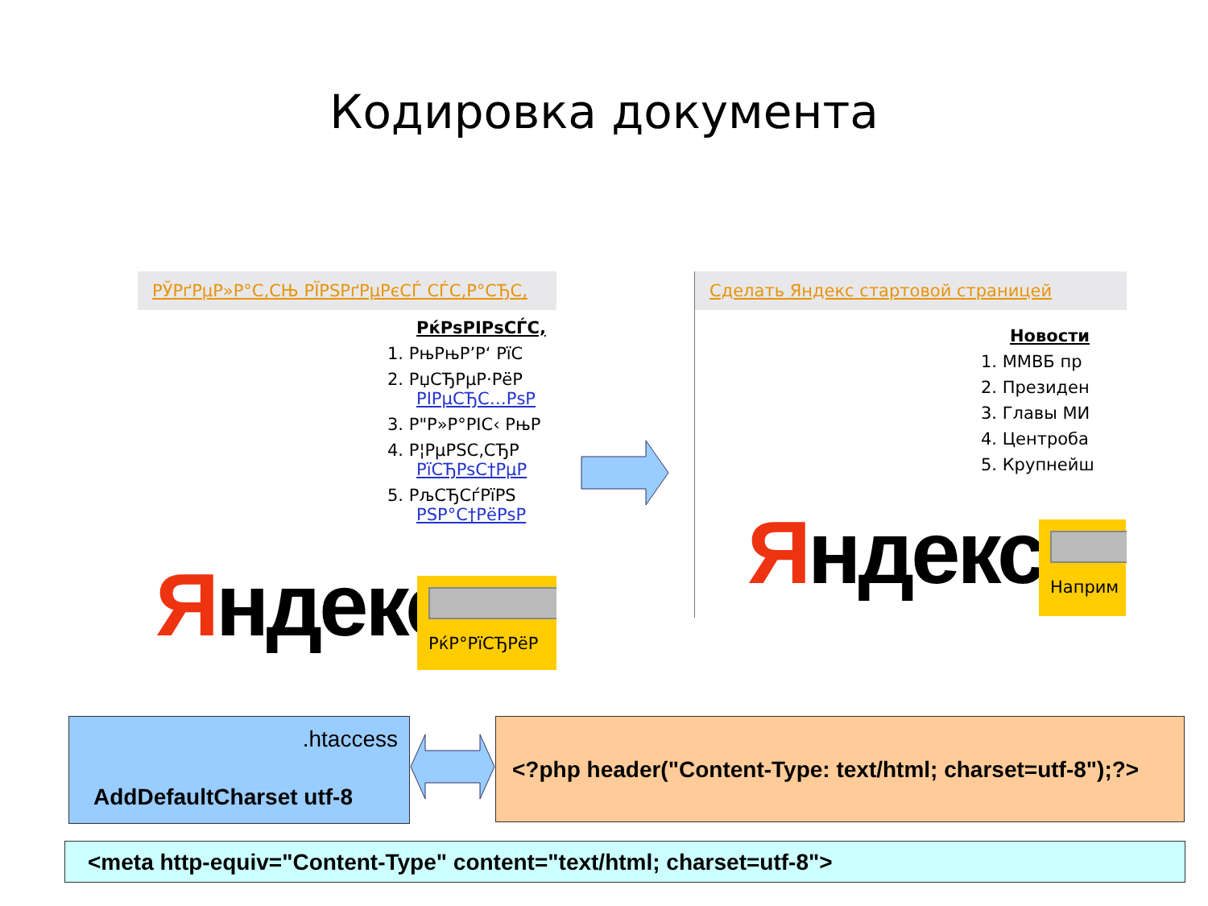Кодировка документа
РЎРґРµР»Р°С‚СЊ РЇРЅРґРµРєСЃ СЃС‚Р°СЂС‚
РќРѕРІРѕСЃС‚
1. РњРњР’Р‘ РїС
2. РџСЂРµР·РёР
РІРµСЂС…РѕР
3. Р"Р»Р°РІС‹ РњР
4. Р¦РµРЅС‚СЂР
РїСЂРѕС†РµР
5. РљСЂСѓРїРЅ
РЅР°С†РёРѕР
Яндекс РќР°РїСЂРёР
Сделать Яндекс стартовой страницей
Новости
1. ММВБ пр
2. Президен
3. Главы МИ
4. Центроба
5. Крупнейш
Яндекс Наприм
.htaccess
AddDefaultCharset utf-8
<?php header("Content-Type: text/html; charset=utf-8");?>
<meta http-equiv="Content-Type" content="text/html; charset=utf-8">